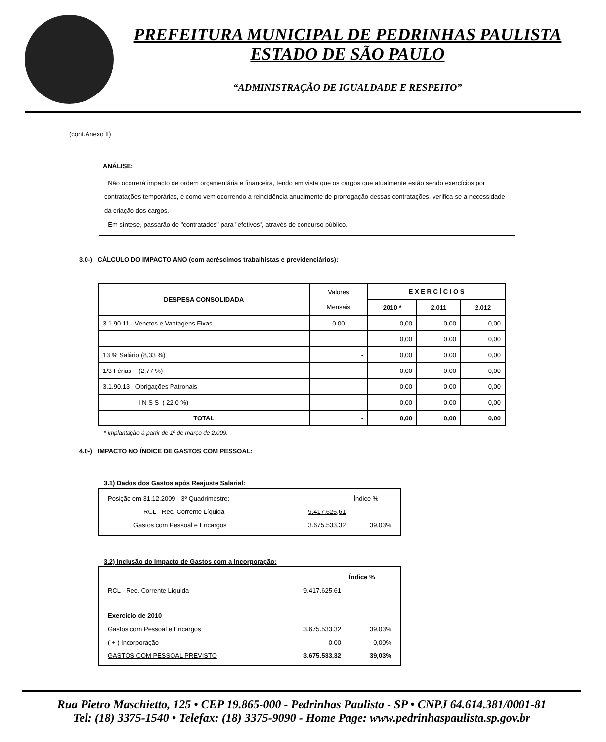PREFEITURA MUNICIPAL DE PEDRINHAS PAULISTA
ESTADO DE SÃO PAULO
“ADMINISTRAÇÃO DE IGUALDADE E RESPEITO”
(cont.Anexo II)
ANÁLISE:
Não ocorrerá impacto de ordem orçamentária e financeira, tendo em vista que os cargos que atualmente estão sendo exercícios por contratações temporárias, e como vem ocorrendo a reincidência anualmente de prorrogação dessas contratações, verifica-se a necessidade da criação dos cargos.
Em síntese, passarão de "contratados" para "efetivos", através de concurso público.
3.0-) CÁLCULO DO IMPACTO ANO (com acréscimos trabalhistas e previdenciários):
| DESPESA CONSOLIDADA | Valores Mensais | E X E R C Í C I O S | | |
| | | 2010 * | 2.011 | 2.012 |
| 3.1.90.11 - Venctos e Vantagens Fixas | 0,00 | 0,00 | 0,00 | 0,00 |
| | | 0,00 | 0,00 | 0,00 |
| 13 % Salário (8,33 %) | - | 0,00 | 0,00 | 0,00 |
| 1/3 Férias (2,77 %) | - | 0,00 | 0,00 | 0,00 |
| 3.1.90.13 - Obrigações Patronais | | 0,00 | 0,00 | 0,00 |
| I N S S ( 22,0 %) | - | 0,00 | 0,00 | 0,00 |
| TOTAL | - | 0,00 | 0,00 | 0,00 |
* implantação à partir de 1º de março de 2.009.
4.0-) IMPACTO NO ÍNDICE DE GASTOS COM PESSOAL:
3.1) Dados dos Gastos após Reajuste Salarial:
| Posição em 31.12.2009 - 3º Quadrimestre: | | Índice % |
| RCL - Rec. Corrente Líquida | 9.417.625,61 | |
| Gastos com Pessoal e Encargos | 3.675.533,32 | 39,03% |
3.2) Inclusão do Impacto de Gastos com a Incorporação:
| | | Índice % |
| RCL - Rec. Corrente Líquida | 9.417.625,61 | |
| Exercício de 2010 | | |
| Gastos com Pessoal e Encargos | 3.675.533,32 | 39,03% |
| ( + ) Incorporação | 0,00 | 0,00% |
| GASTOS COM PESSOAL PREVISTO | 3.675.533,32 | 39,03% |
Rua Pietro Maschietto, 125 • CEP 19.865-000 - Pedrinhas Paulista - SP • CNPJ 64.614.381/0001-81
Tel: (18) 3375-1540 • Telefax: (18) 3375-9090 - Home Page: www.pedrinhaspaulista.sp.gov.br